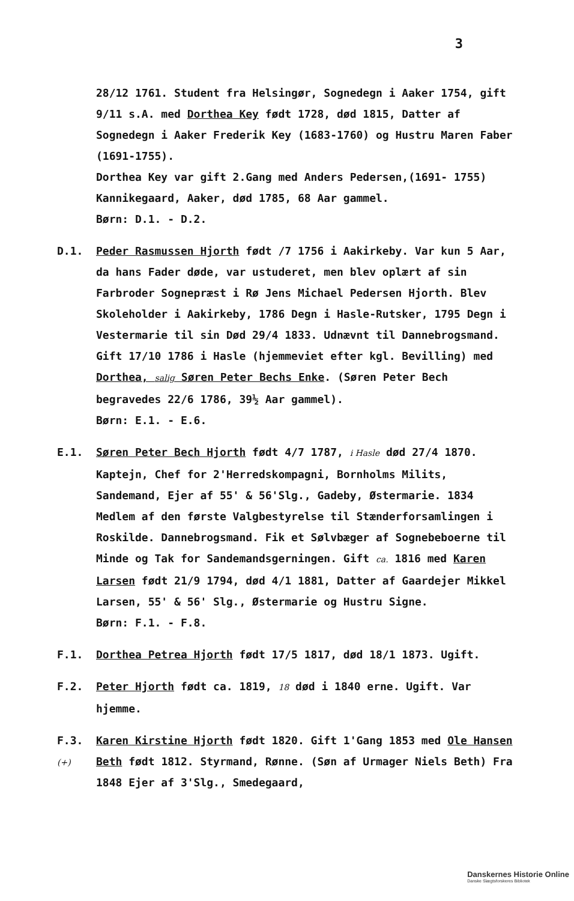3
28/12 1761. Student fra Helsingør, Sognedegn i Aaker 1754, gift 9/11 s.A. med Dorthea Key født 1728, død 1815, Datter af Sognedegn i Aaker Frederik Key (1683-1760) og Hustru Maren Faber (1691-1755).
Dorthea Key var gift 2.Gang med Anders Pedersen,(1691- 1755) Kannikegaard, Aaker, død 1785, 68 Aar gammel.
Børn: D.1. - D.2.
D.1. Peder Rasmussen Hjorth født /7 1756 i Aakirkeby. Var kun 5 Aar, da hans Fader døde, var ustuderet, men blev oplært af sin Farbroder Sognepræst i Rø Jens Michael Pedersen Hjorth. Blev Skoleholder i Aakirkeby, 1786 Degn i Hasle-Rutsker, 1795 Degn i Vestermarie til sin Død 29/4 1833. Udnævnt til Dannebrogsmand. Gift 17/10 1786 i Hasle (hjemmeviet efter kgl. Bevilling) med Dorthea, salig Søren Peter Bechs Enke. (Søren Peter Bech begravedes 22/6 1786, 39½ Aar gammel).
Børn: E.1. - E.6.
E.1. Søren Peter Bech Hjorth født 4/7 1787, i Hasle død 27/4 1870. Kaptejn, Chef for 2'Herredskompagni, Bornholms Milits, Sandemand, Ejer af 55' & 56'Slg., Gadeby, Østermarie. 1834 Medlem af den første Valgbestyrelse til Stænderforsamlingen i Roskilde. Dannebrogsmand. Fik et Sølvbæger af Sognebeboerne til Minde og Tak for Sandemandsgerningen. Gift ca. 1816 med Karen Larsen født 21/9 1794, død 4/1 1881, Datter af Gaardejer Mikkel Larsen, 55' & 56' Slg., Østermarie og Hustru Signe.
Børn: F.1. - F.8.
F.1. Dorthea Petrea Hjorth født 17/5 1817, død 18/1 1873. Ugift.
F.2. Peter Hjorth født ca. 1819, 18 død i 1840 erne. Ugift. Var hjemme.
F.3. (+)
Karen Kirstine Hjorth født 1820. Gift 1'Gang 1853 med Ole Hansen Beth født 1812. Styrmand, Rønne. (Søn af Urmager Niels Beth) Fra 1848 Ejer af 3'Slg., Smedegaard,
Danskernes Historie Online
Danske Slægtsforskeres Bibliotek